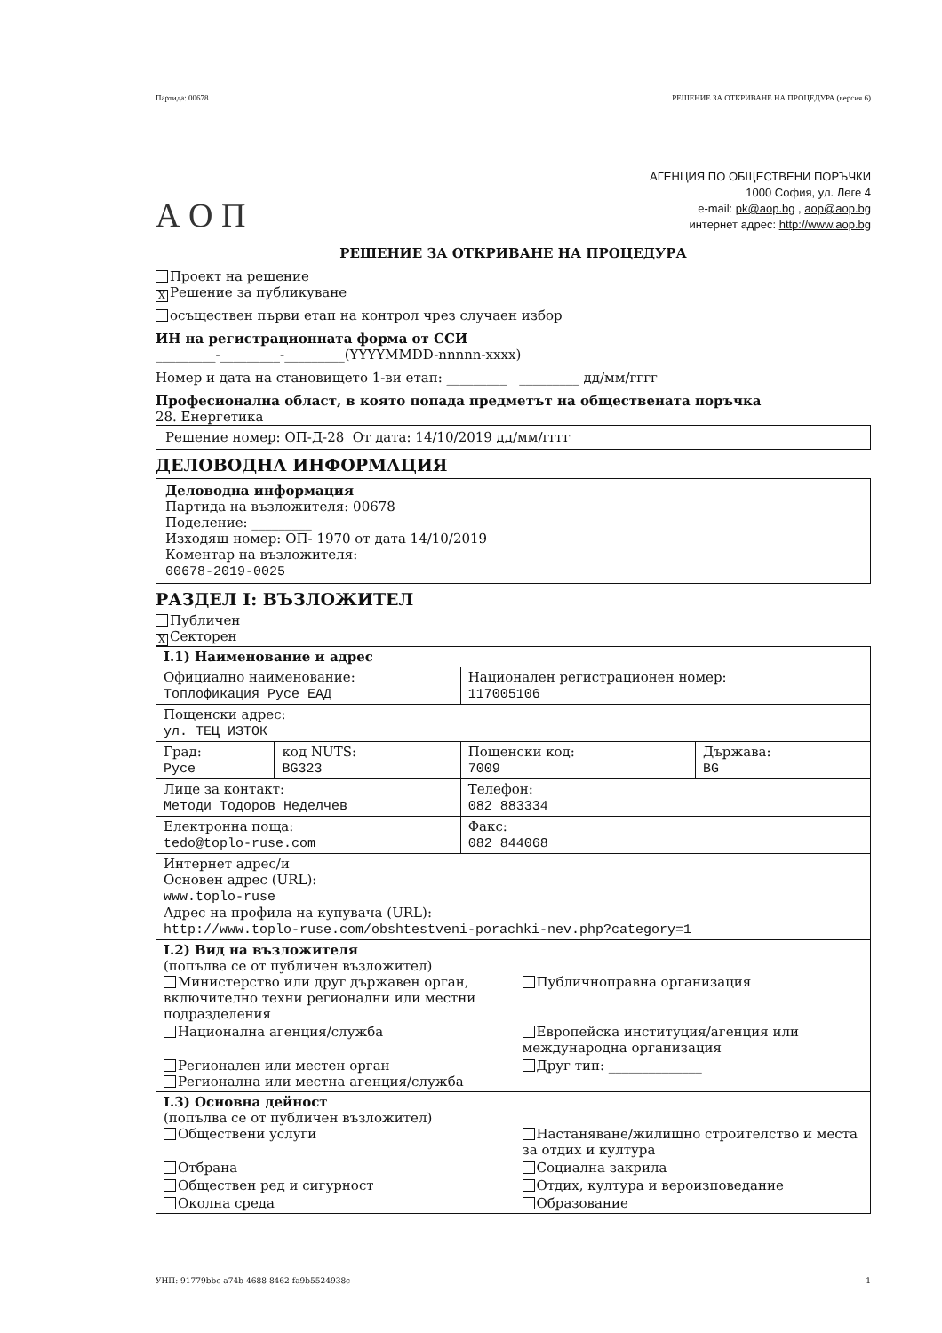Партида: 00678 РЕШЕНИЕ ЗА ОТКРИВАНЕ НА ПРОЦЕДУРА (версия 6)
А О П
АГЕНЦИЯ ПО ОБЩЕСТВЕНИ ПОРЪЧКИ
1000 София, ул. Леге 4
e-mail: pk@aop.bg , aop@aop.bg
интернет адрес: http://www.aop.bg
РЕШЕНИЕ ЗА ОТКРИВАНЕ НА ПРОЦЕДУРА
Проект на решение
X Решение за публикуване
осъществен първи етап на контрол чрез случаен избор
ИН на регистрационната форма от ССИ
_________-_________-_________(YYYYMMDD-nnnnn-xxxx)
Номер и дата на становището 1-ви етап: _________ _________ дд/мм/гггг
Професионална област, в която попада предметът на обществената поръчка
28. Енергетика
Решение номер: ОП-Д-28 От дата: 14/10/2019 дд/мм/гггг
ДЕЛОВОДНА ИНФОРМАЦИЯ
Деловодна информация
Партида на възложителя: 00678
Поделение: _________
Изходящ номер: ОП- 1970 от дата 14/10/2019
Коментар на възложителя:
00678-2019-0025
РАЗДЕЛ I: ВЪЗЛОЖИТЕЛ
Публичен
X Секторен
| I.1) Наименование и адрес | | | |
| Официално наименование: Топлофикация Русе ЕАД | | Национален регистрационен номер: 117005106 | |
| Пощенски адрес: ул. ТЕЦ ИЗТОК | | | |
| Град: Русе | код NUTS: BG323 | Пощенски код: 7009 | Държава: BG |
| Лице за контакт: Методи Тодоров Неделчев | | Телефон: 082 883334 | |
| Електронна поща: tedo@toplo-ruse.com | | Факс: 082 844068 | |
| Интернет адрес/и Основен адрес (URL): www.toplo-ruse Адрес на профила на купувача (URL): http://www.toplo-ruse.com/obshtestveni-porachki-nev.php?category=1 | | | |
| I.2) Вид на възложителя (попълва се от публичен възложител) Министерство или друг държавен орган, включително техни регионални или местни подразделения Публичноправна организация Национална агенция/служба Европейска институция/агенция или международна организация Регионален или местен орган Регионална или местна агенция/служба Друг тип: ______________ | | | |
| I.3) Основна дейност (попълва се от публичен възложител) Обществени услуги Настаняване/жилищно строителство и места за отдих и култура Отбрана Социална закрила Обществен ред и сигурност Отдих, култура и вероизповедание Околна среда Образование | | | |
УНП: 91779bbc-a74b-4688-8462-fa9b5524938c 1